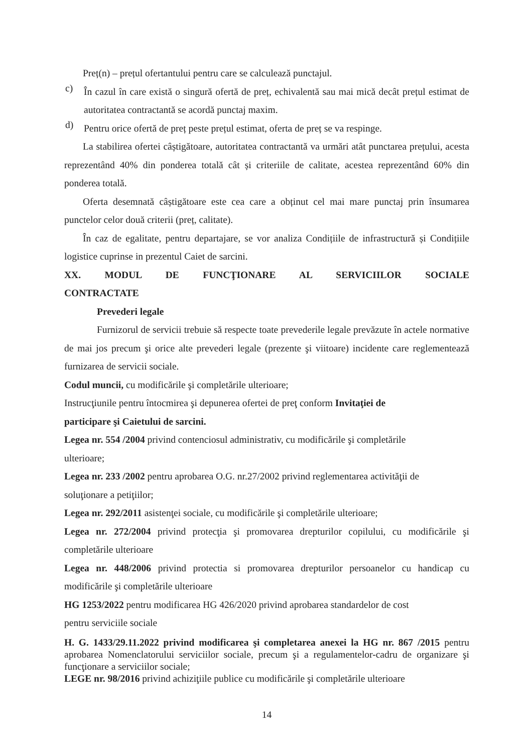Preț(n) – prețul ofertantului pentru care se calculează punctajul.
c)
În cazul în care există o singură ofertă de preț, echivalentă sau mai mică decât prețul estimat de autoritatea contractantă se acordă punctaj maxim.
d)
Pentru orice ofertă de preț peste prețul estimat, oferta de preț se va respinge.
La stabilirea ofertei câștigătoare, autoritatea contractantă va urmări atât punctarea prețului, acesta reprezentând 40% din ponderea totală cât și criteriile de calitate, acestea reprezentând 60% din ponderea totală.
Oferta desemnată câștigătoare este cea care a obținut cel mai mare punctaj prin însumarea punctelor celor două criterii (preț, calitate).
În caz de egalitate, pentru departajare, se vor analiza Condițiile de infrastructură și Condițiile logistice cuprinse in prezentul Caiet de sarcini.
XX. MODUL DE FUNCŢIONARE AL SERVICIILOR SOCIALE
CONTRACTATE
Prevederi legale
Furnizorul de servicii trebuie să respecte toate prevederile legale prevăzute în actele normative de mai jos precum şi orice alte prevederi legale (prezente şi viitoare) incidente care reglementează furnizarea de servicii sociale.
Codul muncii, cu modificările şi completările ulterioare;
Instrucţiunile pentru întocmirea şi depunerea ofertei de preţ conform Invitaţiei de
participare şi Caietului de sarcini.
Legea nr. 554 /2004 privind contenciosul administrativ, cu modificările şi completările
ulterioare;
Legea nr. 233 /2002 pentru aprobarea O.G. nr.27/2002 privind reglementarea activităţii de
soluţionare a petiţiilor;
Legea nr. 292/2011 asistenţei sociale, cu modificările şi completările ulterioare;
Legea nr. 272/2004 privind protecţia şi promovarea drepturilor copilului, cu modificările şi completările ulterioare
Legea nr. 448/2006 privind protectia si promovarea drepturilor persoanelor cu handicap cu modificările şi completările ulterioare
HG 1253/2022 pentru modificarea HG 426/2020 privind aprobarea standardelor de cost
pentru serviciile sociale
H. G. 1433/29.11.2022 privind modificarea şi completarea anexei la HG nr. 867 /2015 pentru aprobarea Nomenclatorului serviciilor sociale, precum şi a regulamentelor-cadru de organizare şi funcţionare a serviciilor sociale;
LEGE nr. 98/2016 privind achiziţiile publice cu modificările şi completările ulterioare
14